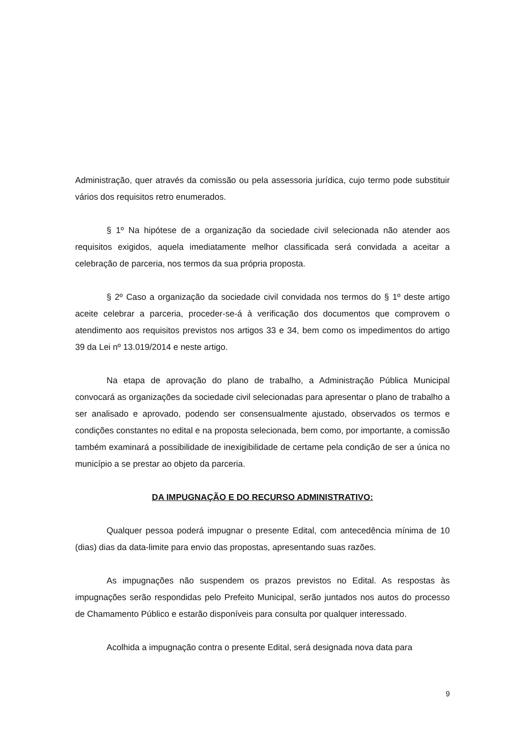Administração, quer através da comissão ou pela assessoria jurídica, cujo termo pode substituir vários dos requisitos retro enumerados.
§ 1º Na hipótese de a organização da sociedade civil selecionada não atender aos requisitos exigidos, aquela imediatamente melhor classificada será convidada a aceitar a celebração de parceria, nos termos da sua própria proposta.
§ 2º Caso a organização da sociedade civil convidada nos termos do § 1º deste artigo aceite celebrar a parceria, proceder-se-á à verificação dos documentos que comprovem o atendimento aos requisitos previstos nos artigos 33 e 34, bem como os impedimentos do artigo 39 da Lei nº 13.019/2014 e neste artigo.
Na etapa de aprovação do plano de trabalho, a Administração Pública Municipal convocará as organizações da sociedade civil selecionadas para apresentar o plano de trabalho a ser analisado e aprovado, podendo ser consensualmente ajustado, observados os termos e condições constantes no edital e na proposta selecionada, bem como, por importante, a comissão também examinará a possibilidade de inexigibilidade de certame pela condição de ser a única no município a se prestar ao objeto da parceria.
DA IMPUGNAÇÃO E DO RECURSO ADMINISTRATIVO:
Qualquer pessoa poderá impugnar o presente Edital, com antecedência mínima de 10 (dias) dias da data-limite para envio das propostas, apresentando suas razões.
As impugnações não suspendem os prazos previstos no Edital. As respostas às impugnações serão respondidas pelo Prefeito Municipal, serão juntados nos autos do processo de Chamamento Público e estarão disponíveis para consulta por qualquer interessado.
Acolhida a impugnação contra o presente Edital, será designada nova data para
9